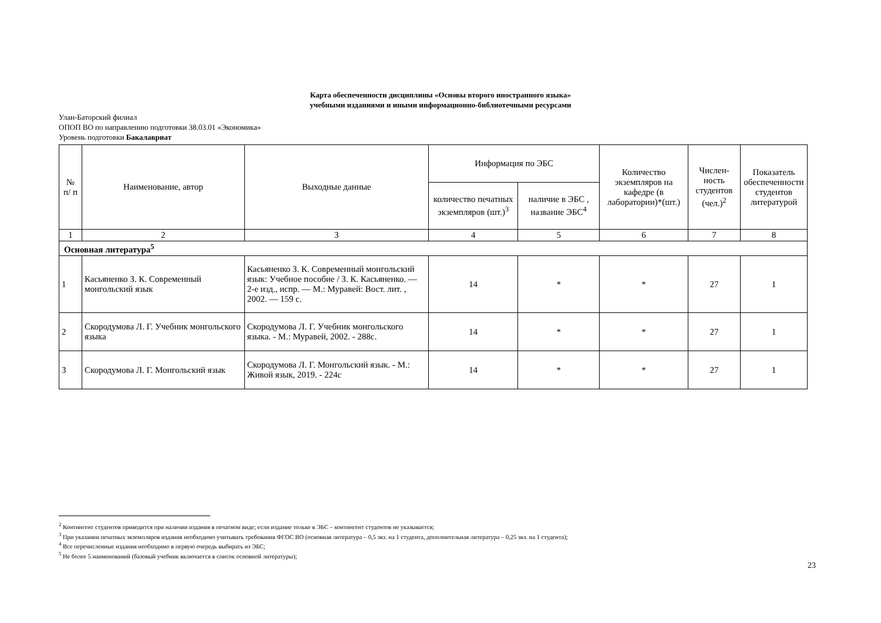Карта обеспеченности дисциплины «Основы второго иностранного языка»
учебными изданиями и иными информационно-библиотечными ресурсами
Улан-Баторский филиал
ОПОП ВО по направлению подготовки 38.03.01 «Экономика»
Уровень подготовки Бакалавриат
| № п/ п | Наименование, автор | Выходные данные | Информация по ЭБС | | Количество экземпляров на кафедре (в лаборатории)*(шт.) | Числен-ность студентов (чел.)<sup>2</sup> | Показатель обеспеченности студентов литературой |
| --- | --- | --- | --- | --- | --- | --- | --- |
| | | | количество печатных экземпляров (шт.)<sup>3</sup> | наличие в ЭБС , название ЭБС<sup>4</sup> | | | |
| 1 | 2 | 3 | 4 | 5 | 6 | 7 | 8 |
| Основная литература<sup>5</sup> | | | | | | | |
| 1 | Касьяненко З. К. Современный монгольский язык | Касьяненко З. К. Современный монгольский язык: Учебное пособие / З. К. Касьяненко. — 2-е изд., испр. — М.: Муравей: Вост. лит. , 2002. — 159 с. | 14 | * | * | 27 | 1 |
| 2 | Скородумова Л. Г. Учебник монгольского языка | Скородумова Л. Г. Учебник монгольского языка. - М.: Муравей, 2002. - 288с. | 14 | * | * | 27 | 1 |
| 3 | Скородумова Л. Г. Монгольский язык | Скородумова Л. Г. Монгольский язык. - М.: Живой язык, 2019. - 224с | 14 | * | * | 27 | 1 |
<sup>2</sup> Контингент студентов приводится при наличии издания в печатном виде; если издание только в ЭБС – контингент студентов не указывается;
<sup>3</sup> При указании печатных экземпляров издания необходимо учитывать требования ФГОС ВО (основная литература – 0,5 экз. на 1 студента, дополнительная литература – 0,25 экз. на 1 студента);
<sup>4</sup> Все перечисленные издания необходимо в первую очередь выбирать из ЭБС;
<sup>5</sup> Не более 5 наименований (базовый учебник включается в список основной литературы);
23